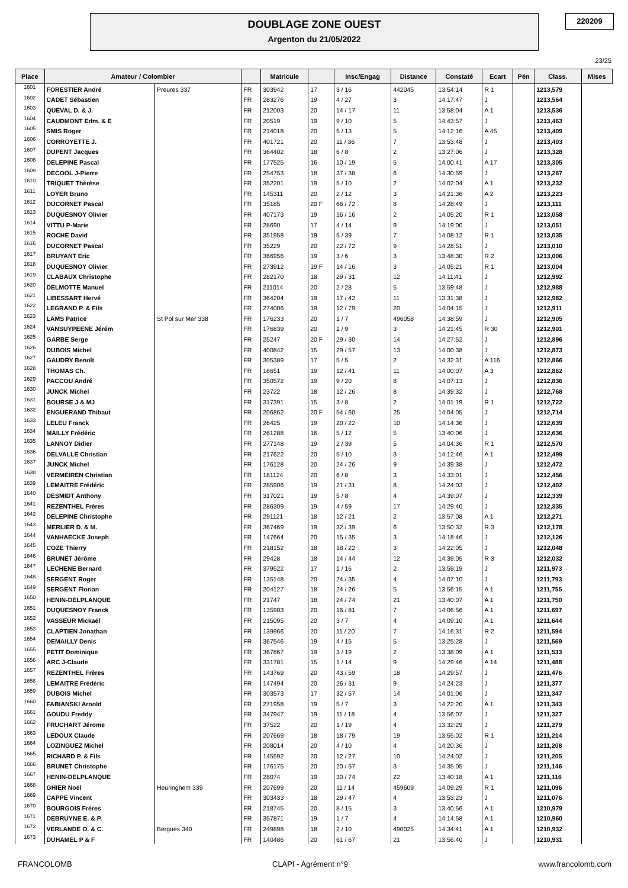DOUBLAGE ZONE OUEST
Argenton du 21/05/2022
220209
23/25
| Place | Amateur / Colombier | | | Matricule | | Insc/Engag | Distance | Constaté | Ecart | Pén | Class. | Mises |
| --- | --- | --- | --- | --- | --- | --- | --- | --- | --- | --- | --- | --- |
| 1601 | FORESTIER André | Preures 337 | FR | 303942 | 17 | 3 / 16 | 442045 | 13:54:14 | R 1 | | 1213,579 | |
| 1602 | CADET Sébastien | | FR | 283276 | 19 | 4 / 27 | 3 | 14:17:47 | J | | 1213,564 | |
| 1603 | QUEVAL D. & J. | | FR | 212003 | 20 | 14 / 17 | 11 | 13:58:04 | A 1 | | 1213,536 | |
| 1604 | CAUDMONT Edm. & E | | FR | 20519 | 19 | 9 / 10 | 5 | 14:43:57 | J | | 1213,463 | |
| 1605 | SMIS Roger | | FR | 214018 | 20 | 5 / 13 | 5 | 14:12:16 | A 45 | | 1213,409 | |
| 1606 | CORROYETTE J. | | FR | 401721 | 20 | 11 / 36 | 7 | 13:53:48 | J | | 1213,403 | |
| 1607 | DUPENT Jacques | | FR | 364402 | 18 | 6 / 8 | 2 | 13:27:06 | J | | 1213,328 | |
| 1608 | DELEPINE Pascal | | FR | 177525 | 16 | 10 / 19 | 5 | 14:00:41 | A 17 | | 1213,305 | |
| 1609 | DECOOL J-Pierre | | FR | 254753 | 18 | 37 / 38 | 6 | 14:30:59 | J | | 1213,267 | |
| 1610 | TRIQUET Thérèse | | FR | 352201 | 19 | 5 / 10 | 2 | 14:02:04 | A 1 | | 1213,232 | |
| 1611 | LOYER Bruno | | FR | 145311 | 20 | 2 / 12 | 3 | 14:21:36 | A 2 | | 1213,223 | |
| 1612 | DUCORNET Pascal | | FR | 35185 | 20 F | 66 / 72 | 8 | 14:28:49 | J | | 1213,111 | |
| 1613 | DUQUESNOY Olivier | | FR | 407173 | 19 | 16 / 16 | 2 | 14:05:20 | R 1 | | 1213,058 | |
| 1614 | VITTU P-Marie | | FR | 28690 | 17 | 4 / 14 | 9 | 14:19:00 | J | | 1213,051 | |
| 1615 | ROCHE David | | FR | 351958 | 19 | 5 / 39 | 7 | 14:08:12 | R 1 | | 1213,035 | |
| 1616 | DUCORNET Pascal | | FR | 35229 | 20 | 22 / 72 | 9 | 14:28:51 | J | | 1213,010 | |
| 1617 | BRUYANT Eric | | FR | 366956 | 19 | 3 / 6 | 3 | 13:48:30 | R 2 | | 1213,006 | |
| 1618 | DUQUESNOY Olivier | | FR | 273912 | 19 F | 14 / 16 | 3 | 14:05:21 | R 1 | | 1213,004 | |
| 1619 | CLABAUX Christophe | | FR | 282170 | 18 | 29 / 31 | 12 | 14:11:41 | J | | 1212,992 | |
| 1620 | DELMOTTE Manuel | | FR | 211014 | 20 | 2 / 28 | 5 | 13:59:48 | J | | 1212,988 | |
| 1621 | LIBESSART Hervé | | FR | 364204 | 19 | 17 / 42 | 11 | 13:31:38 | J | | 1212,982 | |
| 1622 | LEGRAND P. & Fils | | FR | 274006 | 19 | 12 / 79 | 20 | 14:04:15 | J | | 1212,911 | |
| 1623 | LAMS Patrice | St Pol sur Mer 338 | FR | 176233 | 20 | 1 / 7 | 496058 | 14:38:59 | J | | 1212,905 | |
| 1624 | VANSUYPEENE Jérém | | FR | 176839 | 20 | 1 / 9 | 3 | 14:21:45 | R 30 | | 1212,901 | |
| 1625 | GARBE Serge | | FR | 25247 | 20 F | 29 / 30 | 14 | 14:27:52 | J | | 1212,896 | |
| 1626 | DUBOIS Michel | | FR | 400842 | 15 | 29 / 57 | 13 | 14:00:38 | J | | 1212,873 | |
| 1627 | GAUDRY Benoît | | FR | 305389 | 17 | 5 / 5 | 2 | 14:32:31 | A 116 | | 1212,866 | |
| 1628 | THOMAS Ch. | | FR | 16651 | 19 | 12 / 41 | 11 | 14:00:07 | A 3 | | 1212,862 | |
| 1629 | PACCOU André | | FR | 350572 | 19 | 9 / 20 | 8 | 14:07:13 | J | | 1212,836 | |
| 1630 | JUNCK Michel | | FR | 23722 | 18 | 12 / 26 | 8 | 14:39:32 | J | | 1212,768 | |
| 1631 | BOURSE J & MJ | | FR | 317391 | 15 | 3 / 8 | 2 | 14:01:19 | R 1 | | 1212,722 | |
| 1632 | ENGUERAND Thibaut | | FR | 206862 | 20 F | 54 / 60 | 25 | 14:04:05 | J | | 1212,714 | |
| 1633 | LELEU Franck | | FR | 26425 | 19 | 20 / 22 | 10 | 14:14:36 | J | | 1212,639 | |
| 1634 | MAILLY Frédéric | | FR | 261288 | 16 | 5 / 12 | 5 | 13:40:06 | J | | 1212,636 | |
| 1635 | LANNOY Didier | | FR | 277148 | 19 | 2 / 39 | 5 | 14:04:36 | R 1 | | 1212,570 | |
| 1636 | DELVALLE Christian | | FR | 217622 | 20 | 5 / 10 | 3 | 14:12:46 | A 1 | | 1212,499 | |
| 1637 | JUNCK Michel | | FR | 176128 | 20 | 24 / 26 | 9 | 14:39:38 | J | | 1212,472 | |
| 1638 | VERMEIREN Christian | | FR | 181124 | 20 | 6 / 8 | 3 | 14:33:01 | J | | 1212,456 | |
| 1639 | LEMAITRE Frédéric | | FR | 285906 | 19 | 21 / 31 | 8 | 14:24:03 | J | | 1212,402 | |
| 1640 | DESMIDT Anthony | | FR | 317021 | 19 | 5 / 8 | 4 | 14:39:07 | J | | 1212,339 | |
| 1641 | REZENTHEL Frères | | FR | 286309 | 19 | 4 / 59 | 17 | 14:29:40 | J | | 1212,335 | |
| 1642 | DELEPINE Christophe | | FR | 291121 | 18 | 12 / 21 | 2 | 13:57:08 | A 1 | | 1212,271 | |
| 1643 | MERLIER D. & M. | | FR | 367469 | 19 | 32 / 39 | 6 | 13:50:32 | R 3 | | 1212,178 | |
| 1644 | VANHAECKE Joseph | | FR | 147664 | 20 | 15 / 35 | 3 | 14:18:46 | J | | 1212,126 | |
| 1645 | COZE Thierry | | FR | 218152 | 18 | 18 / 22 | 3 | 14:22:05 | J | | 1212,048 | |
| 1646 | BRUNET Jérôme | | FR | 29428 | 18 | 14 / 44 | 12 | 14:39:05 | R 3 | | 1212,032 | |
| 1647 | LECHENE Bernard | | FR | 379522 | 17 | 1 / 16 | 2 | 13:59:19 | J | | 1211,973 | |
| 1648 | SERGENT Roger | | FR | 135148 | 20 | 24 / 35 | 4 | 14:07:10 | J | | 1211,793 | |
| 1649 | SERGENT Florian | | FR | 204127 | 18 | 24 / 26 | 5 | 13:56:15 | A 1 | | 1211,755 | |
| 1650 | HENIN-DELPLANQUE | | FR | 21747 | 18 | 24 / 74 | 21 | 13:40:07 | A 1 | | 1211,750 | |
| 1651 | DUQUESNOY Franck | | FR | 135903 | 20 | 16 / 81 | 7 | 14:06:56 | A 1 | | 1211,697 | |
| 1652 | VASSEUR Mickaël | | FR | 215095 | 20 | 3 / 7 | 4 | 14:09:10 | A 1 | | 1211,644 | |
| 1653 | CLAPTIEN Jonathan | | FR | 139966 | 20 | 11 / 20 | 7 | 14:16:31 | R 2 | | 1211,594 | |
| 1654 | DEMAILLY Denis | | FR | 367546 | 19 | 4 / 15 | 5 | 13:25:28 | J | | 1211,569 | |
| 1655 | PETIT Dominique | | FR | 367867 | 19 | 3 / 19 | 2 | 13:38:09 | A 1 | | 1211,533 | |
| 1656 | ARC J-Claude | | FR | 331781 | 15 | 1 / 14 | 9 | 14:29:46 | A 14 | | 1211,488 | |
| 1657 | REZENTHEL Frères | | FR | 143769 | 20 | 43 / 59 | 18 | 14:29:57 | J | | 1211,476 | |
| 1658 | LEMAITRE Frédéric | | FR | 147494 | 20 | 26 / 31 | 9 | 14:24:23 | J | | 1211,377 | |
| 1659 | DUBOIS Michel | | FR | 303573 | 17 | 32 / 57 | 14 | 14:01:06 | J | | 1211,347 | |
| 1660 | FABIANSKI Arnold | | FR | 271958 | 19 | 5 / 7 | 3 | 14:22:20 | A 1 | | 1211,343 | |
| 1661 | GOUDU Freddy | | FR | 347947 | 19 | 11 / 18 | 4 | 13:56:07 | J | | 1211,327 | |
| 1662 | FRUCHART Jérome | | FR | 37522 | 20 | 1 / 19 | 4 | 13:32:29 | J | | 1211,279 | |
| 1663 | LEDOUX Claude | | FR | 207669 | 18 | 18 / 79 | 19 | 13:55:02 | R 1 | | 1211,214 | |
| 1664 | LOZINGUEZ Michel | | FR | 208014 | 20 | 4 / 10 | 4 | 14:20:36 | J | | 1211,208 | |
| 1665 | RICHARD P. & Fils | | FR | 145592 | 20 | 12 / 27 | 10 | 14:24:02 | J | | 1211,205 | |
| 1666 | BRUNET Christophe | | FR | 176175 | 20 | 20 / 57 | 3 | 14:35:05 | J | | 1211,146 | |
| 1667 | HENIN-DELPLANQUE | | FR | 28074 | 19 | 30 / 74 | 22 | 13:40:18 | A 1 | | 1211,116 | |
| 1668 | GHIER Noël | Heuringhem 339 | FR | 207699 | 20 | 11 / 14 | 459609 | 14:09:29 | R 1 | | 1211,096 | |
| 1669 | CAPPE Vincent | | FR | 303433 | 18 | 29 / 47 | 4 | 13:53:23 | J | | 1211,076 | |
| 1670 | BOURGOIS Frères | | FR | 218745 | 20 | 8 / 15 | 3 | 13:40:56 | A 1 | | 1210,979 | |
| 1671 | DEBRUYNE E. & P. | | FR | 357871 | 19 | 1 / 7 | 4 | 14:14:58 | A 1 | | 1210,960 | |
| 1672 | VERLANDE O. & C. | Bergues 340 | FR | 249898 | 18 | 2 / 10 | 490025 | 14:34:41 | A 1 | | 1210,932 | |
| 1673 | DUHAMEL P & F | | FR | 140486 | 20 | 61 / 67 | 21 | 13:56:40 | J | | 1210,931 | |
FRANCOLOMB CLAPI - Agrément n°9 www.francolomb.com